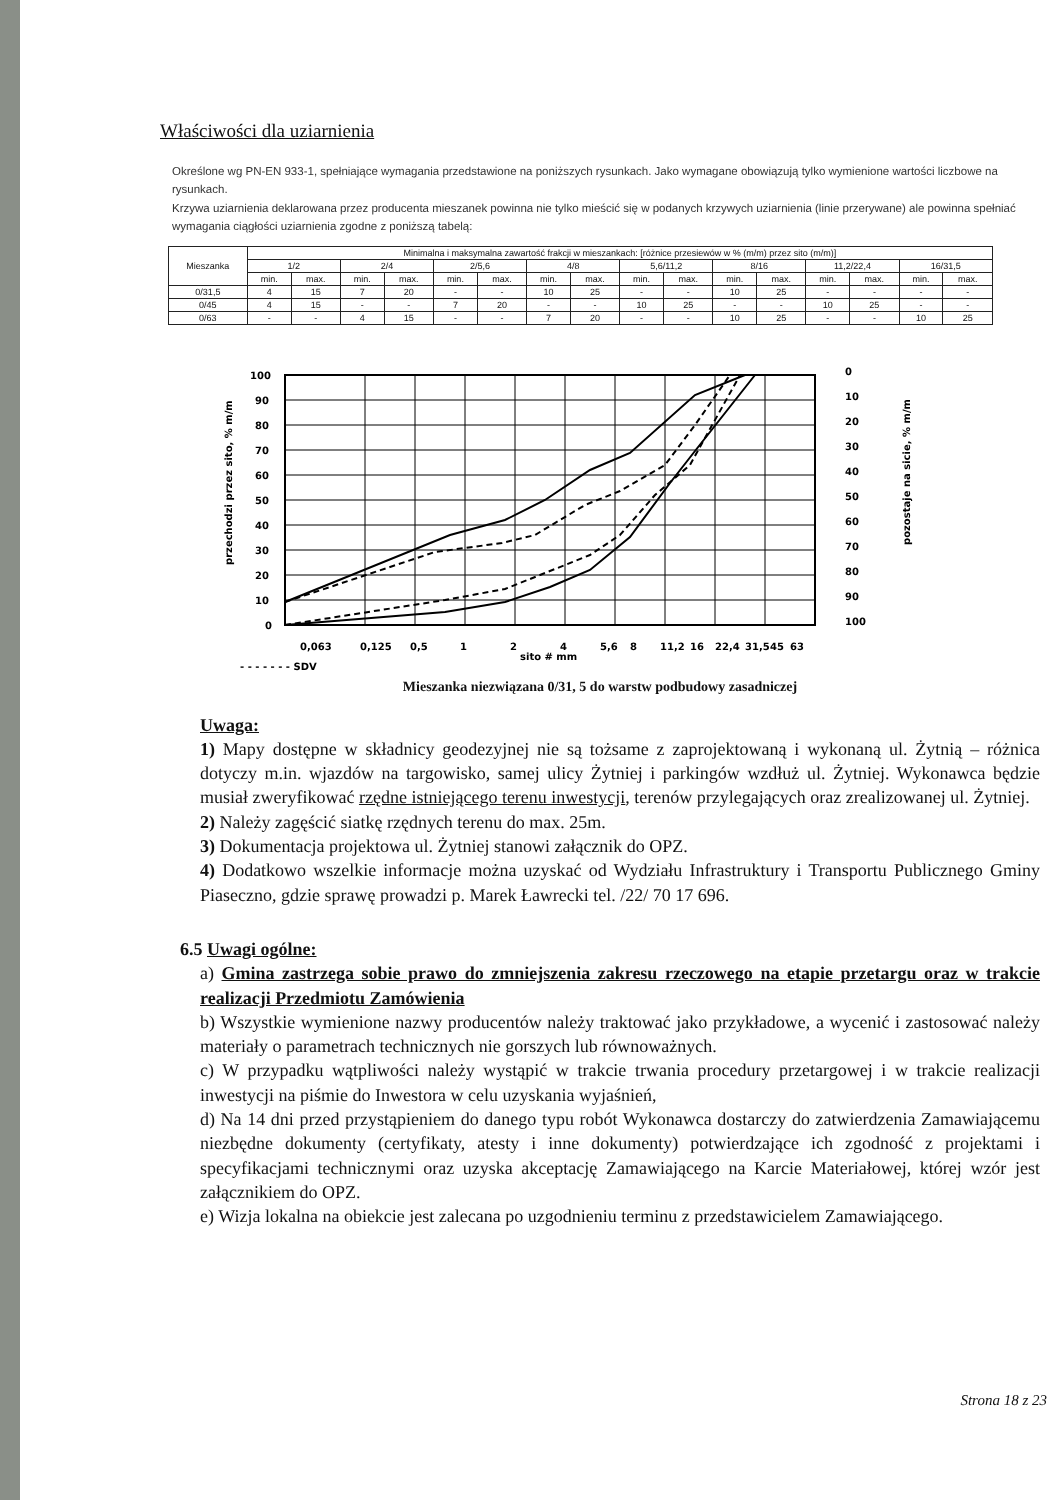Właściwości dla uziarnienia
Określone wg PN-EN 933-1, spełniające wymagania przedstawione na poniższych rysunkach. Jako wymagane obowiązują tylko wymienione wartości liczbowe na rysunkach.
Krzywa uziarnienia deklarowana przez producenta mieszanek powinna nie tylko mieścić się w podanych krzywych uziarnienia (linie przerywane) ale powinna spełniać wymagania ciągłości uziarnienia zgodne z poniższą tabelą:
| Mieszanka | Minimalna i maksymalna zawartość frakcji w mieszankach: [różnice przesiewów w % (m/m) przez sito (m/m)] | | | | | | | | | | | | | | | |
| --- | --- | --- | --- | --- | --- | --- | --- | --- | --- | --- | --- | --- | --- | --- | --- | --- |
| | 1/2 | | 2/4 | | 2/5,6 | | 4/8 | | 5,6/11,2 | | 8/16 | | 11,2/22,4 | | 16/31,5 | |
| | min. | max. | min. | max. | min. | max. | min. | max. | min. | max. | min. | max. | min. | max. | min. | max. |
| 0/31,5 | 4 | 15 | 7 | 20 | - | - | 10 | 25 | - | - | 10 | 25 | - | - | - | - |
| 0/45 | 4 | 15 | - | - | 7 | 20 | - | - | 10 | 25 | - | - | 10 | 25 | - | - |
| 0/63 | - | - | 4 | 15 | - | - | 7 | 20 | - | - | 10 | 25 | - | - | 10 | 25 |
100
90
80
70
60
50
40
30
20
10
0
0
10
20
30
40
50
60
70
80
90
100
przechodzi przez sito, % m/m
pozostaje na sicie, % m/m
0,063
0,125
0,5
1
2
4
5,6
8
11,2
16
22,4
31,5
45
63
sito # mm
- - - - - - - SDV
Mieszanka niezwiązana 0/31, 5 do warstw podbudowy zasadniczej
Uwaga:
1) Mapy dostępne w składnicy geodezyjnej nie są tożsame z zaprojektowaną i wykonaną ul. Żytnią – różnica dotyczy m.in. wjazdów na targowisko, samej ulicy Żytniej i parkingów wzdłuż ul. Żytniej. Wykonawca będzie musiał zweryfikować rzędne istniejącego terenu inwestycji, terenów przylegających oraz zrealizowanej ul. Żytniej.
2) Należy zagęścić siatkę rzędnych terenu do max. 25m.
3) Dokumentacja projektowa ul. Żytniej stanowi załącznik do OPZ.
4) Dodatkowo wszelkie informacje można uzyskać od Wydziału Infrastruktury i Transportu Publicznego Gminy Piaseczno, gdzie sprawę prowadzi p. Marek Ławrecki tel. /22/ 70 17 696.
6.5 Uwagi ogólne:
a) Gmina zastrzega sobie prawo do zmniejszenia zakresu rzeczowego na etapie przetargu oraz w trakcie realizacji Przedmiotu Zamówienia
b) Wszystkie wymienione nazwy producentów należy traktować jako przykładowe, a wycenić i zastosować należy materiały o parametrach technicznych nie gorszych lub równoważnych.
c) W przypadku wątpliwości należy wystąpić w trakcie trwania procedury przetargowej i w trakcie realizacji inwestycji na piśmie do Inwestora w celu uzyskania wyjaśnień,
d) Na 14 dni przed przystąpieniem do danego typu robót Wykonawca dostarczy do zatwierdzenia Zamawiającemu niezbędne dokumenty (certyfikaty, atesty i inne dokumenty) potwierdzające ich zgodność z projektami i specyfikacjami technicznymi oraz uzyska akceptację Zamawiającego na Karcie Materiałowej, której wzór jest załącznikiem do OPZ.
e) Wizja lokalna na obiekcie jest zalecana po uzgodnieniu terminu z przedstawicielem Zamawiającego.
Strona 18 z 23